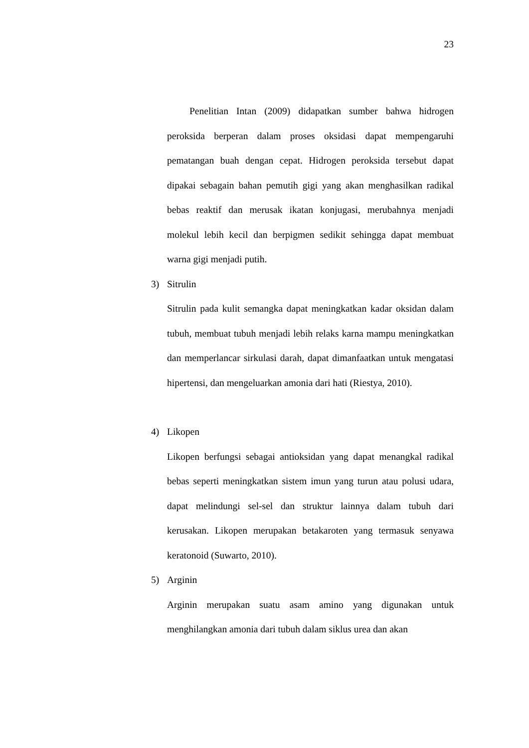23
Penelitian Intan (2009) didapatkan sumber bahwa hidrogen peroksida berperan dalam proses oksidasi dapat mempengaruhi pematangan buah dengan cepat. Hidrogen peroksida tersebut dapat dipakai sebagain bahan pemutih gigi yang akan menghasilkan radikal bebas reaktif dan merusak ikatan konjugasi, merubahnya menjadi molekul lebih kecil dan berpigmen sedikit sehingga dapat membuat warna gigi menjadi putih.
3) Sitrulin
Sitrulin pada kulit semangka dapat meningkatkan kadar oksidan dalam tubuh, membuat tubuh menjadi lebih relaks karna mampu meningkatkan dan memperlancar sirkulasi darah, dapat dimanfaatkan untuk mengatasi hipertensi, dan mengeluarkan amonia dari hati (Riestya, 2010).
4) Likopen
Likopen berfungsi sebagai antioksidan yang dapat menangkal radikal bebas seperti meningkatkan sistem imun yang turun atau polusi udara, dapat melindungi sel-sel dan struktur lainnya dalam tubuh dari kerusakan. Likopen merupakan betakaroten yang termasuk senyawa keratonoid (Suwarto, 2010).
5) Arginin
Arginin merupakan suatu asam amino yang digunakan untuk menghilangkan amonia dari tubuh dalam siklus urea dan akan